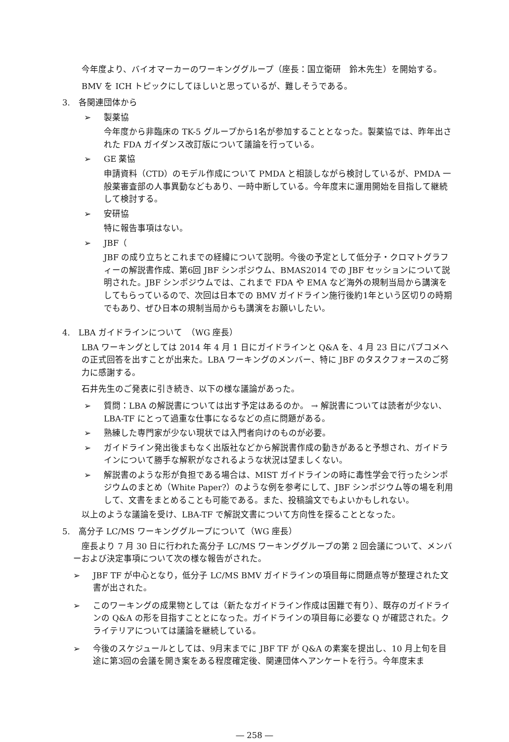今年度より、バイオマーカーのワーキンググループ（座長：国立衛研　鈴木先生）を開始する。
BMV を ICH トピックにしてほしいと思っているが、難しそうである。
3.　各関連団体から
➢ 製薬協
今年度から非臨床の TK-5 グループから1名が参加することとなった。製薬協では、昨年出された FDA ガイダンス改訂版について議論を行っている。
➢ GE 薬協
申請資料（CTD）のモデル作成について PMDA と相談しながら検討しているが、PMDA 一般薬審査部の人事異動などもあり、一時中断している。今年度末に運用開始を目指して継続して検討する。
➢ 安研協
特に報告事項はない。
➢ JBF（
JBF の成り立ちとこれまでの経緯について説明。今後の予定として低分子・クロマトグラフィーの解説書作成、第6回 JBF シンポジウム、BMAS2014 での JBF セッションについて説明された。JBF シンポジウムでは、これまで FDA や EMA など海外の規制当局から講演をしてもらっているので、次回は日本での BMV ガイドライン施行後約1年という区切りの時期でもあり、ぜひ日本の規制当局からも講演をお願いしたい。
4.　LBA ガイドラインについて　（WG 座長）
LBA ワーキングとしては 2014 年 4 月 1 日にガイドラインと Q&A を、4 月 23 日にパブコメへの正式回答を出すことが出来た。LBA ワーキングのメンバー、特に JBF のタスクフォースのご努力に感謝する。
石井先生のご発表に引き続き、以下の様な議論があった。
➢ 質問：LBA の解説書については出す予定はあるのか。 → 解説書については読者が少ない、LBA-TF にとって過重な仕事になるなどの点に問題がある。
➢ 熟練した専門家が少ない現状では入門者向けのものが必要。
➢ ガイドライン発出後まもなく出版社などから解説書作成の動きがあると予想され、ガイドラインについて勝手な解釈がなされるような状況は望ましくない。
➢ 解説書のような形が負担である場合は、MIST ガイドラインの時に毒性学会で行ったシンポジウムのまとめ（White Paper?）のような例を参考にして、JBF シンポジウム等の場を利用して、文書をまとめることも可能である。また、投稿論文でもよいかもしれない。
以上のような議論を受け、LBA-TF で解説文書について方向性を探ることとなった。
5.　高分子 LC/MS ワーキンググループについて（WG 座長）
　座長より 7 月 30 日に行われた高分子 LC/MS ワーキンググループの第 2 回会議について、メンバーおよび決定事項について次の様な報告がされた。
➢ JBF TF が中心となり，低分子 LC/MS BMV ガイドラインの項目毎に問題点等が整理された文書が出された。
➢ このワーキングの成果物としては（新たなガイドライン作成は困難で有り）、既存のガイドラインの Q&A の形を目指すこととになった。ガイドラインの項目毎に必要な Q が確認された。クライテリアについては議論を継続している。
➢ 今後のスケジュールとしては、9月末までに JBF TF が Q&A の素案を提出し、10 月上旬を目途に第3回の会議を開き案をある程度確定後、関連団体へアンケートを行う。今年度末ま
― 258 ―